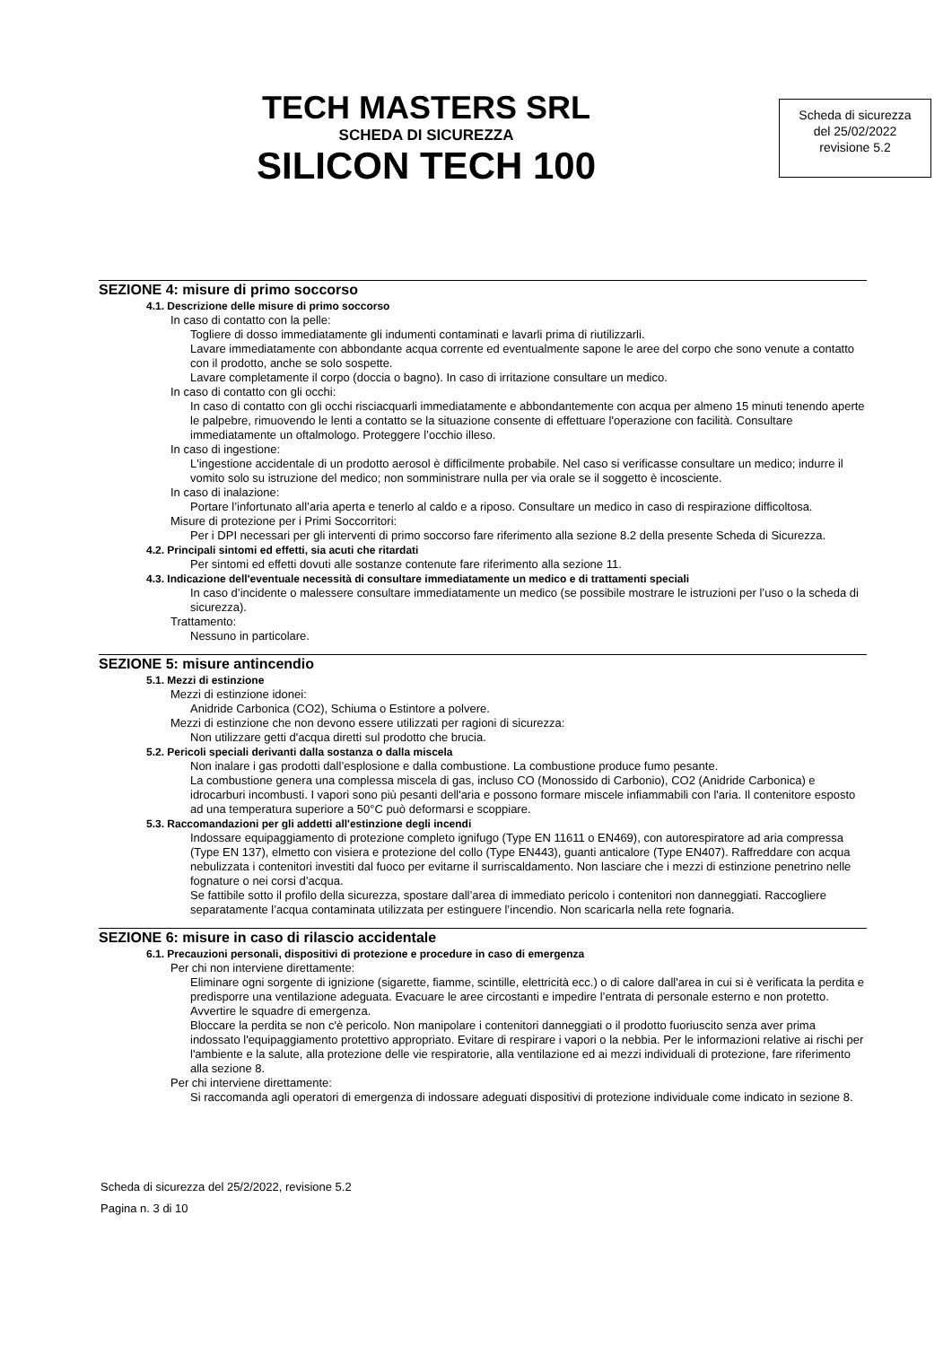TECH MASTERS SRL
SCHEDA DI SICUREZZA
SILICON TECH 100
Scheda di sicurezza
del 25/02/2022
revisione 5.2
SEZIONE 4: misure di primo soccorso
4.1. Descrizione delle misure di primo soccorso
In caso di contatto con la pelle:
Togliere di dosso immediatamente gli indumenti contaminati e lavarli prima di riutilizzarli.
Lavare immediatamente con abbondante acqua corrente ed eventualmente sapone le aree del corpo che sono venute a contatto con il prodotto, anche se solo sospette.
Lavare completamente il corpo (doccia o bagno). In caso di irritazione consultare un medico.
In caso di contatto con gli occhi:
In caso di contatto con gli occhi risciacquarli immediatamente e abbondantemente con acqua per almeno 15 minuti tenendo aperte le palpebre, rimuovendo le lenti a contatto se la situazione consente di effettuare l'operazione con facilità. Consultare immediatamente un oftalmologo. Proteggere l’occhio illeso.
In caso di ingestione:
L'ingestione accidentale di un prodotto aerosol è difficilmente probabile. Nel caso si verificasse consultare un medico; indurre il vomito solo su istruzione del medico; non somministrare nulla per via orale se il soggetto è incosciente.
In caso di inalazione:
Portare l’infortunato all’aria aperta e tenerlo al caldo e a riposo. Consultare un medico in caso di respirazione difficoltosa.
Misure di protezione per i Primi Soccorritori:
Per i DPI necessari per gli interventi di primo soccorso fare riferimento alla sezione 8.2 della presente Scheda di Sicurezza.
4.2. Principali sintomi ed effetti, sia acuti che ritardati
Per sintomi ed effetti dovuti alle sostanze contenute fare riferimento alla sezione 11.
4.3. Indicazione dell'eventuale necessità di consultare immediatamente un medico e di trattamenti speciali
In caso d’incidente o malessere consultare immediatamente un medico (se possibile mostrare le istruzioni per l’uso o la scheda di sicurezza).
Trattamento:
Nessuno in particolare.
SEZIONE 5: misure antincendio
5.1. Mezzi di estinzione
Mezzi di estinzione idonei:
Anidride Carbonica (CO2), Schiuma o Estintore a polvere.
Mezzi di estinzione che non devono essere utilizzati per ragioni di sicurezza:
Non utilizzare getti d'acqua diretti sul prodotto che brucia.
5.2. Pericoli speciali derivanti dalla sostanza o dalla miscela
Non inalare i gas prodotti dall’esplosione e dalla combustione. La combustione produce fumo pesante.
La combustione genera una complessa miscela di gas, incluso CO (Monossido di Carbonio), CO2 (Anidride Carbonica) e idrocarburi incombusti. I vapori sono più pesanti dell'aria e possono formare miscele infiammabili con l'aria. Il contenitore esposto ad una temperatura superiore a 50°C può deformarsi e scoppiare.
5.3. Raccomandazioni per gli addetti all'estinzione degli incendi
Indossare equipaggiamento di protezione completo ignifugo (Type EN 11611 o EN469), con autorespiratore ad aria compressa (Type EN 137), elmetto con visiera e protezione del collo (Type EN443), guanti anticalore (Type EN407). Raffreddare con acqua nebulizzata i contenitori investiti dal fuoco per evitarne il surriscaldamento. Non lasciare che i mezzi di estinzione penetrino nelle fognature o nei corsi d’acqua.
Se fattibile sotto il profilo della sicurezza, spostare dall’area di immediato pericolo i contenitori non danneggiati. Raccogliere separatamente l’acqua contaminata utilizzata per estinguere l’incendio. Non scaricarla nella rete fognaria.
SEZIONE 6: misure in caso di rilascio accidentale
6.1. Precauzioni personali, dispositivi di protezione e procedure in caso di emergenza
Per chi non interviene direttamente:
Eliminare ogni sorgente di ignizione (sigarette, fiamme, scintille, elettricità ecc.) o di calore dall'area in cui si è verificata la perdita e predisporre una ventilazione adeguata. Evacuare le aree circostanti e impedire l’entrata di personale esterno e non protetto. Avvertire le squadre di emergenza.
Bloccare la perdita se non c'è pericolo. Non manipolare i contenitori danneggiati o il prodotto fuoriuscito senza aver prima indossato l'equipaggiamento protettivo appropriato. Evitare di respirare i vapori o la nebbia. Per le informazioni relative ai rischi per l'ambiente e la salute, alla protezione delle vie respiratorie, alla ventilazione ed ai mezzi individuali di protezione, fare riferimento alla sezione 8.
Per chi interviene direttamente:
Si raccomanda agli operatori di emergenza di indossare adeguati dispositivi di protezione individuale come indicato in sezione 8.
Scheda di sicurezza del 25/2/2022, revisione 5.2
Pagina n. 3 di 10